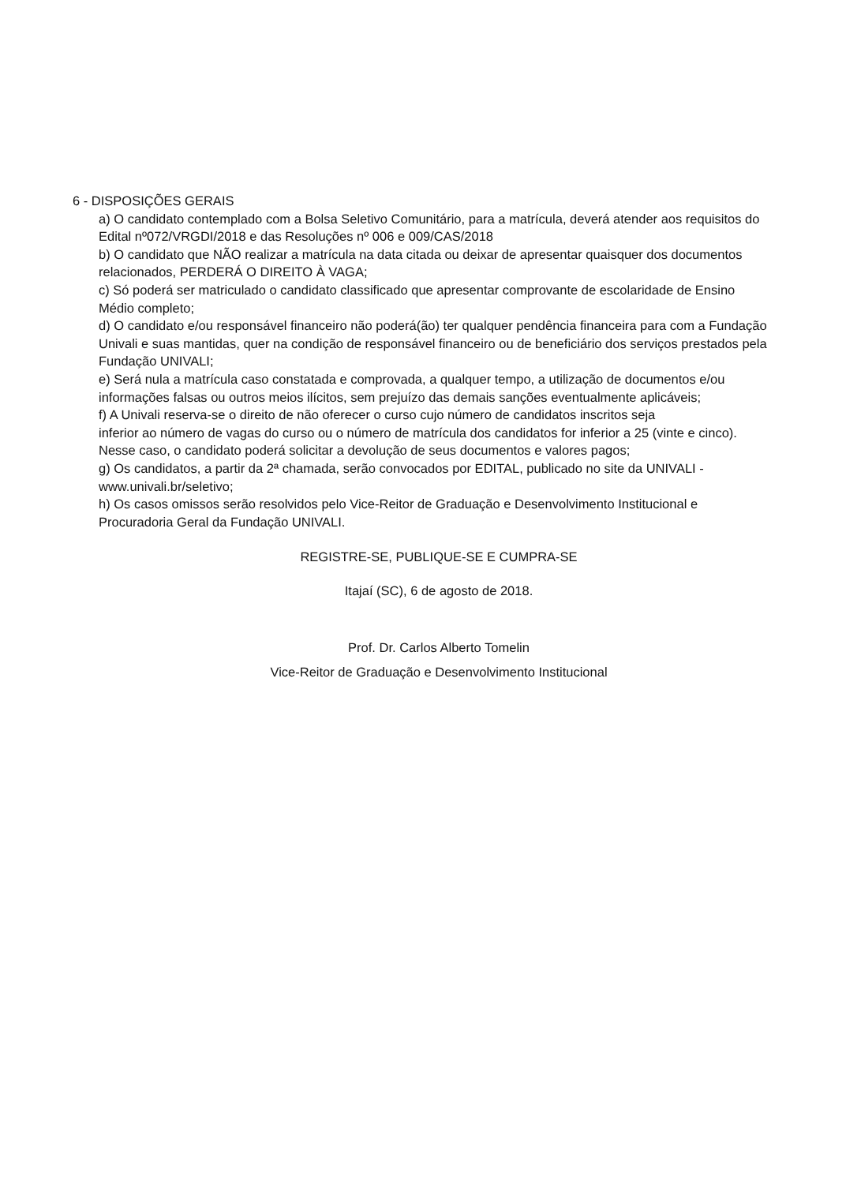6 - DISPOSIÇÕES GERAIS
a) O candidato contemplado com a Bolsa Seletivo Comunitário, para a matrícula, deverá atender aos requisitos do Edital nº072/VRGDI/2018 e das Resoluções nº 006 e 009/CAS/2018
b) O candidato que NÃO realizar a matrícula na data citada ou deixar de apresentar quaisquer dos documentos relacionados, PERDERÁ O DIREITO À VAGA;
c) Só poderá ser matriculado o candidato classificado que apresentar comprovante de escolaridade de Ensino Médio completo;
d) O candidato e/ou responsável financeiro não poderá(ão) ter qualquer pendência financeira para com a Fundação Univali e suas mantidas, quer na condição de responsável financeiro ou de beneficiário dos serviços prestados pela Fundação UNIVALI;
e) Será nula a matrícula caso constatada e comprovada, a qualquer tempo, a utilização de documentos e/ou informações falsas ou outros meios ilícitos, sem prejuízo das demais sanções eventualmente aplicáveis;
f) A Univali reserva-se o direito de não oferecer o curso cujo número de candidatos inscritos seja
inferior ao número de vagas do curso ou o número de matrícula dos candidatos for inferior a 25 (vinte e cinco). Nesse caso, o candidato poderá solicitar a devolução de seus documentos e valores pagos;
g) Os candidatos, a partir da 2ª chamada, serão convocados por EDITAL, publicado no site da UNIVALI - www.univali.br/seletivo;
h) Os casos omissos serão resolvidos pelo Vice-Reitor de Graduação e Desenvolvimento Institucional e Procuradoria Geral da Fundação UNIVALI.
REGISTRE-SE, PUBLIQUE-SE E CUMPRA-SE
Itajaí (SC), 6 de agosto de 2018.
Prof. Dr. Carlos Alberto Tomelin
Vice-Reitor de Graduação e Desenvolvimento Institucional